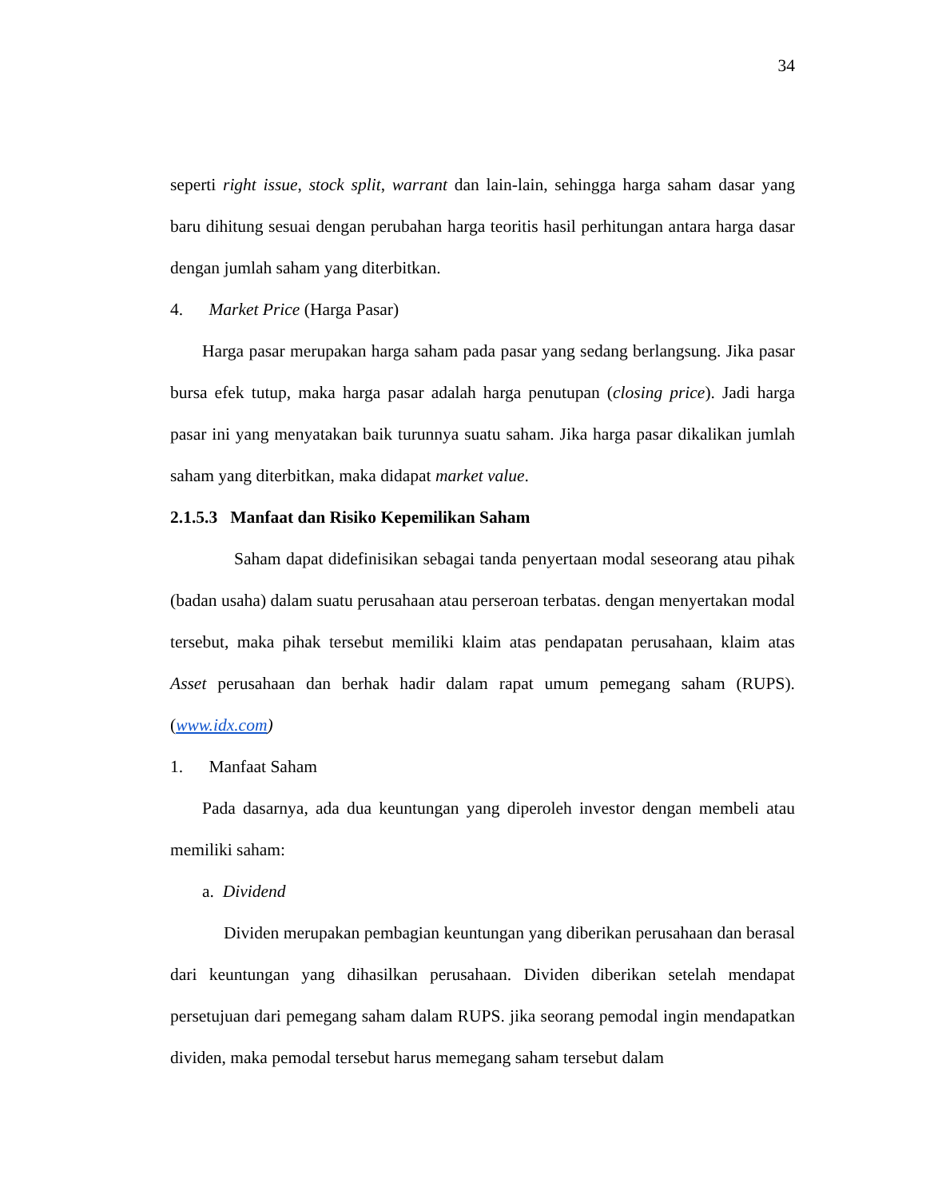34
seperti right issue, stock split, warrant dan lain-lain, sehingga harga saham dasar yang baru dihitung sesuai dengan perubahan harga teoritis hasil perhitungan antara harga dasar dengan jumlah saham yang diterbitkan.
4. Market Price (Harga Pasar)
Harga pasar merupakan harga saham pada pasar yang sedang berlangsung. Jika pasar bursa efek tutup, maka harga pasar adalah harga penutupan (closing price). Jadi harga pasar ini yang menyatakan baik turunnya suatu saham. Jika harga pasar dikalikan jumlah saham yang diterbitkan, maka didapat market value.
2.1.5.3 Manfaat dan Risiko Kepemilikan Saham
Saham dapat didefinisikan sebagai tanda penyertaan modal seseorang atau pihak (badan usaha) dalam suatu perusahaan atau perseroan terbatas. dengan menyertakan modal tersebut, maka pihak tersebut memiliki klaim atas pendapatan perusahaan, klaim atas Asset perusahaan dan berhak hadir dalam rapat umum pemegang saham (RUPS). (www.idx.com)
1. Manfaat Saham
Pada dasarnya, ada dua keuntungan yang diperoleh investor dengan membeli atau memiliki saham:
a. Dividend
Dividen merupakan pembagian keuntungan yang diberikan perusahaan dan berasal dari keuntungan yang dihasilkan perusahaan. Dividen diberikan setelah mendapat persetujuan dari pemegang saham dalam RUPS. jika seorang pemodal ingin mendapatkan dividen, maka pemodal tersebut harus memegang saham tersebut dalam